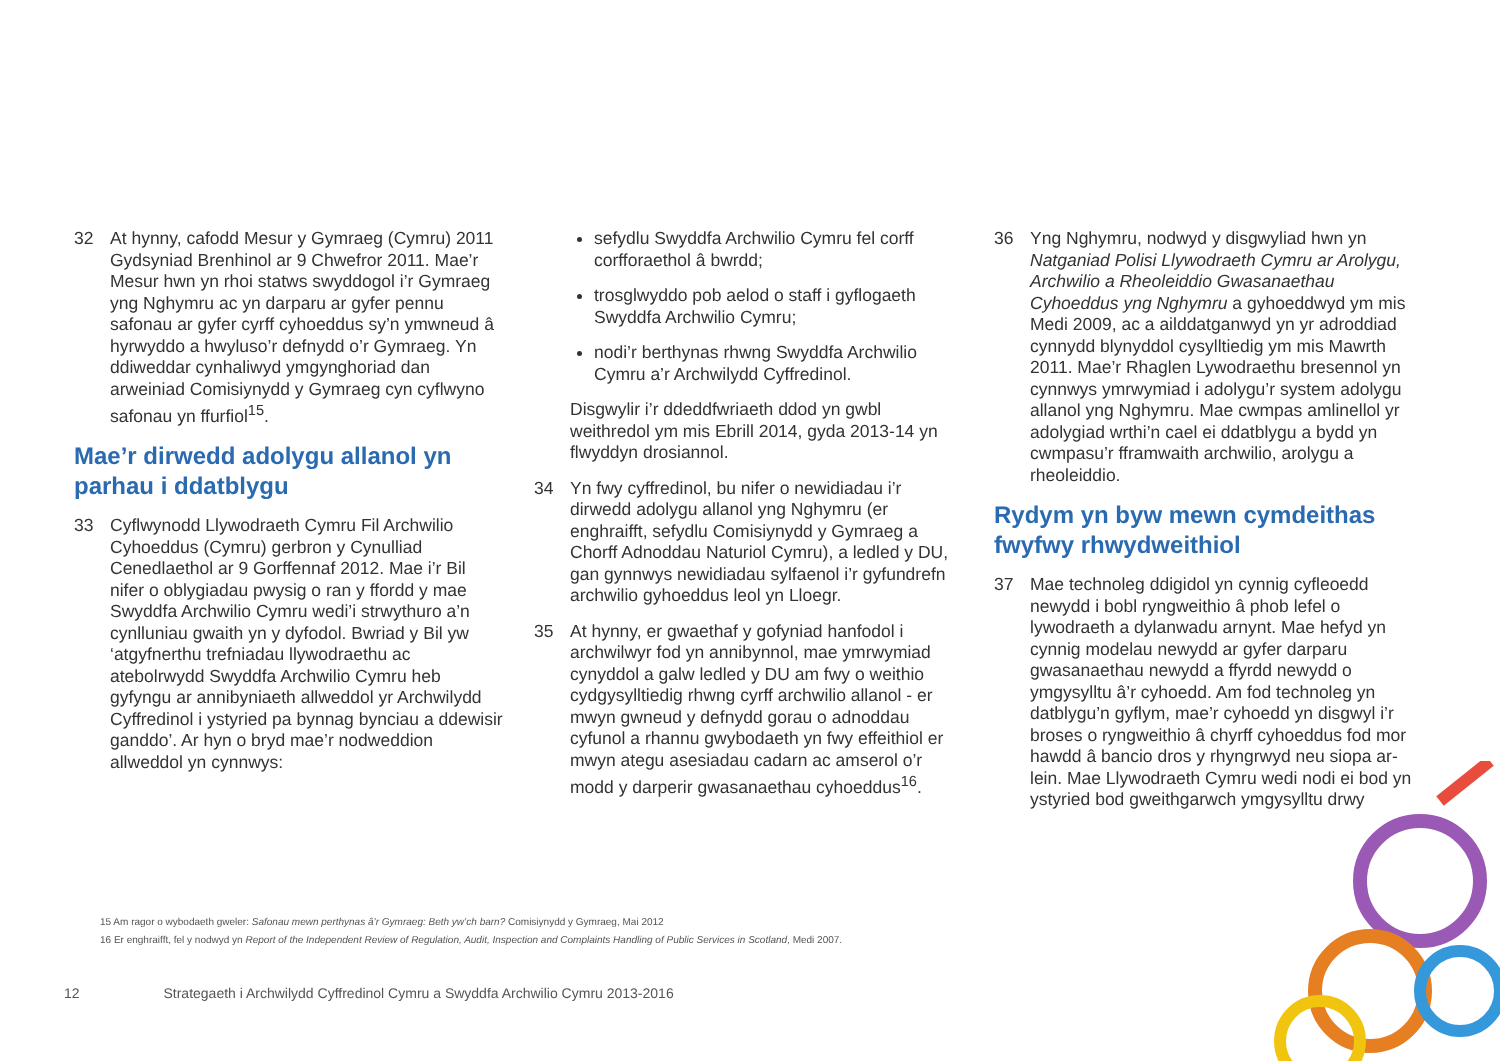32 At hynny, cafodd Mesur y Gymraeg (Cymru) 2011 Gydsyniad Brenhinol ar 9 Chwefror 2011. Mae’r Mesur hwn yn rhoi statws swyddogol i’r Gymraeg yng Nghymru ac yn darparu ar gyfer pennu safonau ar gyfer cyrff cyhoeddus sy’n ymwneud â hyrwyddo a hwyluso’r defnydd o’r Gymraeg. Yn ddiweddar cynhaliwyd ymgynghoriad dan arweiniad Comisiynydd y Gymraeg cyn cyflwyno safonau yn ffurfiol<sup>15</sup>.
Mae’r dirwedd adolygu allanol yn parhau i ddatblygu
33 Cyflwynodd Llywodraeth Cymru Fil Archwilio Cyhoeddus (Cymru) gerbron y Cynulliad Cenedlaethol ar 9 Gorffennaf 2012. Mae i’r Bil nifer o oblygiadau pwysig o ran y ffordd y mae Swyddfa Archwilio Cymru wedi’i strwythuro a’n cynlluniau gwaith yn y dyfodol. Bwriad y Bil yw ‘atgyfnerthu trefniadau llywodraethu ac atebolrwydd Swyddfa Archwilio Cymru heb gyfyngu ar annibyniaeth allweddol yr Archwilydd Cyffredinol i ystyried pa bynnag bynciau a ddewisir ganddo’. Ar hyn o bryd mae’r nodweddion allweddol yn cynnwys:
sefydlu Swyddfa Archwilio Cymru fel corff corfforaethol â bwrdd;
trosglwyddo pob aelod o staff i gyflogaeth Swyddfa Archwilio Cymru;
nodi’r berthynas rhwng Swyddfa Archwilio Cymru a’r Archwilydd Cyffredinol.
Disgwylir i’r ddeddfwriaeth ddod yn gwbl weithredol ym mis Ebrill 2014, gyda 2013-14 yn flwyddyn drosiannol.
34 Yn fwy cyffredinol, bu nifer o newidiadau i’r dirwedd adolygu allanol yng Nghymru (er enghraifft, sefydlu Comisiynydd y Gymraeg a Chorff Adnoddau Naturiol Cymru), a ledled y DU, gan gynnwys newidiadau sylfaenol i’r gyfundrefn archwilio gyhoeddus leol yn Lloegr.
35 At hynny, er gwaethaf y gofyniad hanfodol i archwilwyr fod yn annibynnol, mae ymrwymiad cynyddol a galw ledled y DU am fwy o weithio cydgysylltiedig rhwng cyrff archwilio allanol - er mwyn gwneud y defnydd gorau o adnoddau cyfunol a rhannu gwybodaeth yn fwy effeithiol er mwyn ategu asesiadau cadarn ac amserol o’r modd y darperir gwasanaethau cyhoeddus<sup>16</sup>.
36 Yng Nghymru, nodwyd y disgwyliad hwn yn Natganiad Polisi Llywodraeth Cymru ar Arolygu, Archwilio a Rheoleiddio Gwasanaethau Cyhoeddus yng Nghymru a gyhoeddwyd ym mis Medi 2009, ac a ailddatganwyd yn yr adroddiad cynnydd blynyddol cysylltiedig ym mis Mawrth 2011. Mae’r Rhaglen Lywodraethu bresennol yn cynnwys ymrwymiad i adolygu’r system adolygu allanol yng Nghymru. Mae cwmpas amlinellol yr adolygiad wrthi’n cael ei ddatblygu a bydd yn cwmpasu’r fframwaith archwilio, arolygu a rheoleiddio.
Rydym yn byw mewn cymdeithas fwyfwy rhwydweithiol
37 Mae technoleg ddigidol yn cynnig cyfleoedd newydd i bobl ryngweithio â phob lefel o lywodraeth a dylanwadu arnynt. Mae hefyd yn cynnig modelau newydd ar gyfer darparu gwasanaethau newydd a ffyrdd newydd o ymgysylltu â’r cyhoedd. Am fod technoleg yn datblygu’n gyflym, mae’r cyhoedd yn disgwyl i’r broses o ryngweithio â chyrff cyhoeddus fod mor hawdd â bancio dros y rhyngrwyd neu siopa ar-lein. Mae Llywodraeth Cymru wedi nodi ei bod yn ystyried bod gweithgarwch ymgysylltu drwy
15 Am ragor o wybodaeth gweler: Safonau mewn perthynas â’r Gymraeg: Beth yw’ch barn? Comisiynydd y Gymraeg, Mai 2012
16 Er enghraifft, fel y nodwyd yn Report of the Independent Review of Regulation, Audit, Inspection and Complaints Handling of Public Services in Scotland, Medi 2007.
12 Strategaeth i Archwilydd Cyffredinol Cymru a Swyddfa Archwilio Cymru 2013-2016